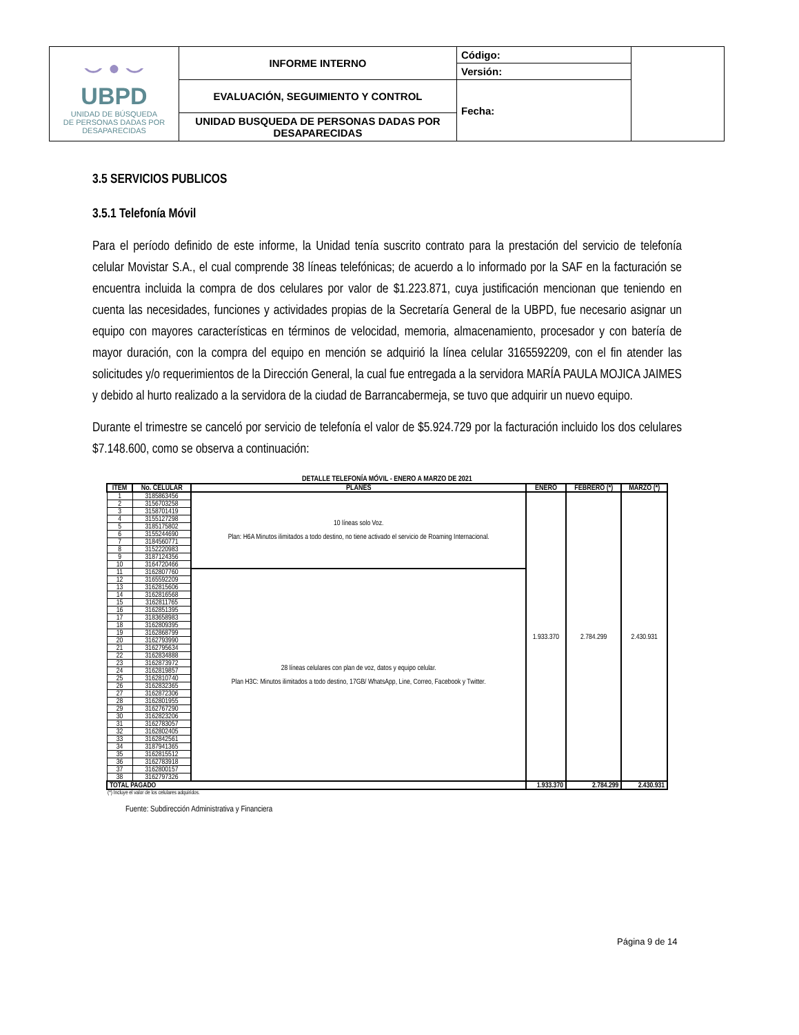| ⌣ ● ⌣ UBPD UNIDAD DE BÚSQUEDA DE PERSONAS DADAS POR DESAPARECIDAS | INFORME INTERNO | Código: | |
| | | Versión: | |
| | EVALUACIÓN, SEGUIMIENTO Y CONTROL | Fecha: | |
| | UNIDAD BUSQUEDA DE PERSONAS DADAS POR DESAPARECIDAS | | |
3.5 SERVICIOS PUBLICOS
3.5.1 Telefonía Móvil
Para el período definido de este informe, la Unidad tenía suscrito contrato para la prestación del servicio de telefonía celular Movistar S.A., el cual comprende 38 líneas telefónicas; de acuerdo a lo informado por la SAF en la facturación se encuentra incluida la compra de dos celulares por valor de $1.223.871, cuya justificación mencionan que teniendo en cuenta las necesidades, funciones y actividades propias de la Secretaría General de la UBPD, fue necesario asignar un equipo con mayores características en términos de velocidad, memoria, almacenamiento, procesador y con batería de mayor duración, con la compra del equipo en mención se adquirió la línea celular 3165592209, con el fin atender las solicitudes y/o requerimientos de la Dirección General, la cual fue entregada a la servidora MARÍA PAULA MOJICA JAIMES y debido al hurto realizado a la servidora de la ciudad de Barrancabermeja, se tuvo que adquirir un nuevo equipo.
Durante el trimestre se canceló por servicio de telefonía el valor de $5.924.729 por la facturación incluido los dos celulares $7.148.600, como se observa a continuación:
DETALLE TELEFONÍA MÓVIL - ENERO A MARZO DE 2021
| ITEM | No. CELULAR | PLANES | ENERO | FEBRERO (*) | MARZO (*) |
| --- | --- | --- | --- | --- | --- |
| 1 | 3185863456 | 10 líneas solo Voz. Plan: H6A Minutos ilimitados a todo destino, no tiene activado el servicio de Roaming Internacional. | 1.933.370 | 2.784.299 | 2.430.931 |
| 2 | 3156703258 | | | | |
| 3 | 3158701419 | | | | |
| 4 | 3155127298 | | | | |
| 5 | 3185175802 | | | | |
| 6 | 3155244690 | | | | |
| 7 | 3184560771 | | | | |
| 8 | 3152220983 | | | | |
| 9 | 3187124356 | | | | |
| 10 | 3164720466 | | | | |
| 11 | 3162807760 | 28 líneas celulares con plan de voz, datos y equipo celular. Plan H3C: Minutos ilimitados a todo destino, 17GB/ WhatsApp, Line, Correo, Facebook y Twitter. | | | |
| 12 | 3165592209 | | | | |
| 13 | 3162815606 | | | | |
| 14 | 3162816568 | | | | |
| 15 | 3162811765 | | | | |
| 16 | 3162851395 | | | | |
| 17 | 3183658983 | | | | |
| 18 | 3162809395 | | | | |
| 19 | 3162868799 | | | | |
| 20 | 3162793990 | | | | |
| 21 | 3162795634 | | | | |
| 22 | 3162834888 | | | | |
| 23 | 3162873972 | | | | |
| 24 | 3162819857 | | | | |
| 25 | 3162810740 | | | | |
| 26 | 3162832365 | | | | |
| 27 | 3162872306 | | | | |
| 28 | 3162801955 | | | | |
| 29 | 3162767290 | | | | |
| 30 | 3162823206 | | | | |
| 31 | 3162783057 | | | | |
| 32 | 3162802405 | | | | |
| 33 | 3162842561 | | | | |
| 34 | 3187941365 | | | | |
| 35 | 3162815512 | | | | |
| 36 | 3162783918 | | | | |
| 37 | 3162800157 | | | | |
| 38 | 3162797326 | | | | |
| TOTAL PAGADO | | | 1.933.370 | 2.784.299 | 2.430.931 |
(*) Incluye el valor de los celulares adquiridos.
Fuente: Subdirección Administrativa y Financiera
Página 9 de 14